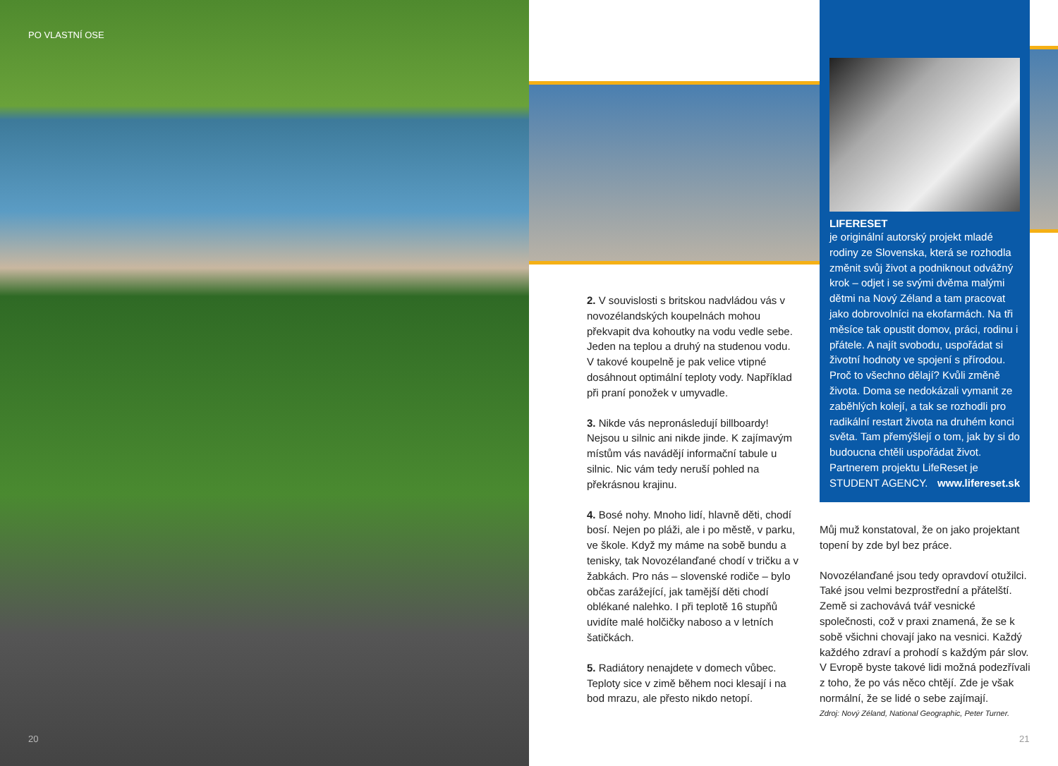PO VLASTNÍ OSE
20
2. V souvislosti s britskou nadvládou vás v novozélandských koupelnách mohou překvapit dva kohoutky na vodu vedle sebe. Jeden na teplou a druhý na studenou vodu. V takové koupelně je pak velice vtipné dosáhnout optimální teploty vody. Například při praní ponožek v umyvadle.
3. Nikde vás nepronásledují billboardy! Nejsou u silnic ani nikde jinde. K zajímavým místům vás navádějí informační tabule u silnic. Nic vám tedy neruší pohled na překrásnou krajinu.
4. Bosé nohy. Mnoho lidí, hlavně děti, chodí bosí. Nejen po pláži, ale i po městě, v parku, ve škole. Když my máme na sobě bundu a tenisky, tak Novozélanďané chodí v tričku a v žabkách. Pro nás – slovenské rodiče – bylo občas zarážející, jak tamější děti chodí oblékané nalehko. I při teplotě 16 stupňů uvidíte malé holčičky naboso a v letních šatičkách.
5. Radiátory nenajdete v domech vůbec. Teploty sice v zimě během noci klesají i na bod mrazu, ale přesto nikdo netopí.
LIFERESET
je originální autorský projekt mladé rodiny ze Slovenska, která se rozhodla změnit svůj život a podniknout odvážný krok – odjet i se svými dvěma malými dětmi na Nový Zéland a tam pracovat jako dobrovolníci na ekofarmách. Na tři měsíce tak opustit domov, práci, rodinu i přátele. A najít svobodu, uspořádat si životní hodnoty ve spojení s přírodou. Proč to všechno dělají? Kvůli změně života. Doma se nedokázali vymanit ze zaběhlých kolejí, a tak se rozhodli pro radikální restart života na druhém konci světa. Tam přemýšlejí o tom, jak by si do budoucna chtěli uspořádat život. Partnerem projektu LifeReset je STUDENT AGENCY. www.lifereset.sk
Můj muž konstatoval, že on jako projektant topení by zde byl bez práce.
Novozélanďané jsou tedy opravdoví otužilci. Také jsou velmi bezprostřední a přátelští. Země si zachovává tvář vesnické společnosti, což v praxi znamená, že se k sobě všichni chovají jako na vesnici. Každý každého zdraví a prohodí s každým pár slov. V Evropě byste takové lidi možná podezřívali z toho, že po vás něco chtějí. Zde je však normální, že se lidé o sebe zajímají.
Zdroj: Nový Zéland, National Geographic, Peter Turner.
21